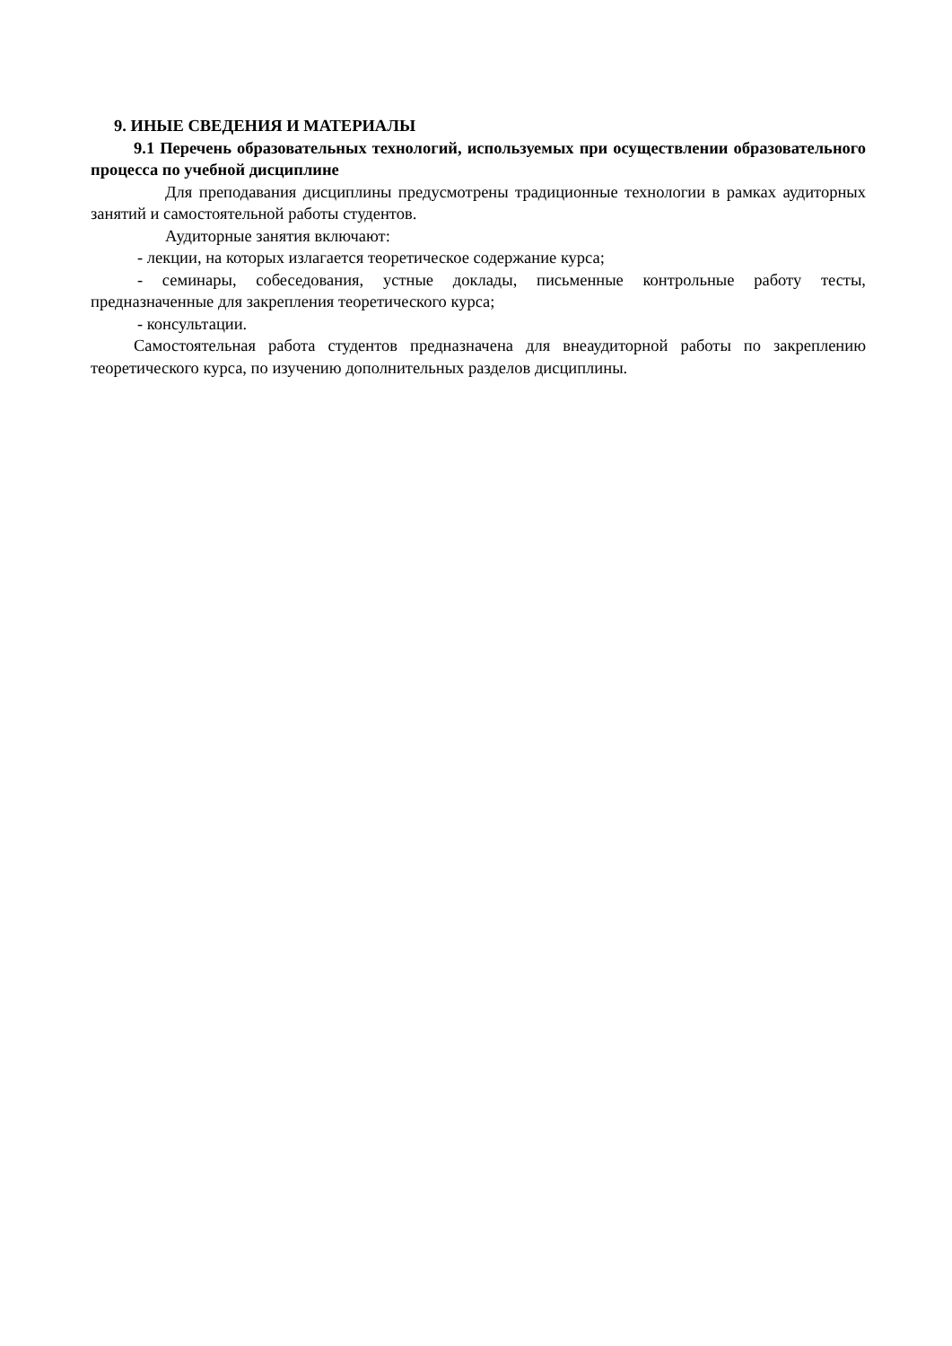9. ИНЫЕ СВЕДЕНИЯ И МАТЕРИАЛЫ
9.1 Перечень образовательных технологий, используемых при осуществлении образовательного процесса по учебной дисциплине
Для преподавания дисциплины предусмотрены традиционные технологии в рамках аудиторных занятий и самостоятельной работы студентов.
Аудиторные занятия включают:
- лекции, на которых излагается теоретическое содержание курса;
- семинары, собеседования, устные доклады, письменные контрольные работу тесты, предназначенные для закрепления теоретического курса;
- консультации.
Самостоятельная работа студентов предназначена для внеаудиторной работы по закреплению теоретического курса, по изучению дополнительных разделов дисциплины.